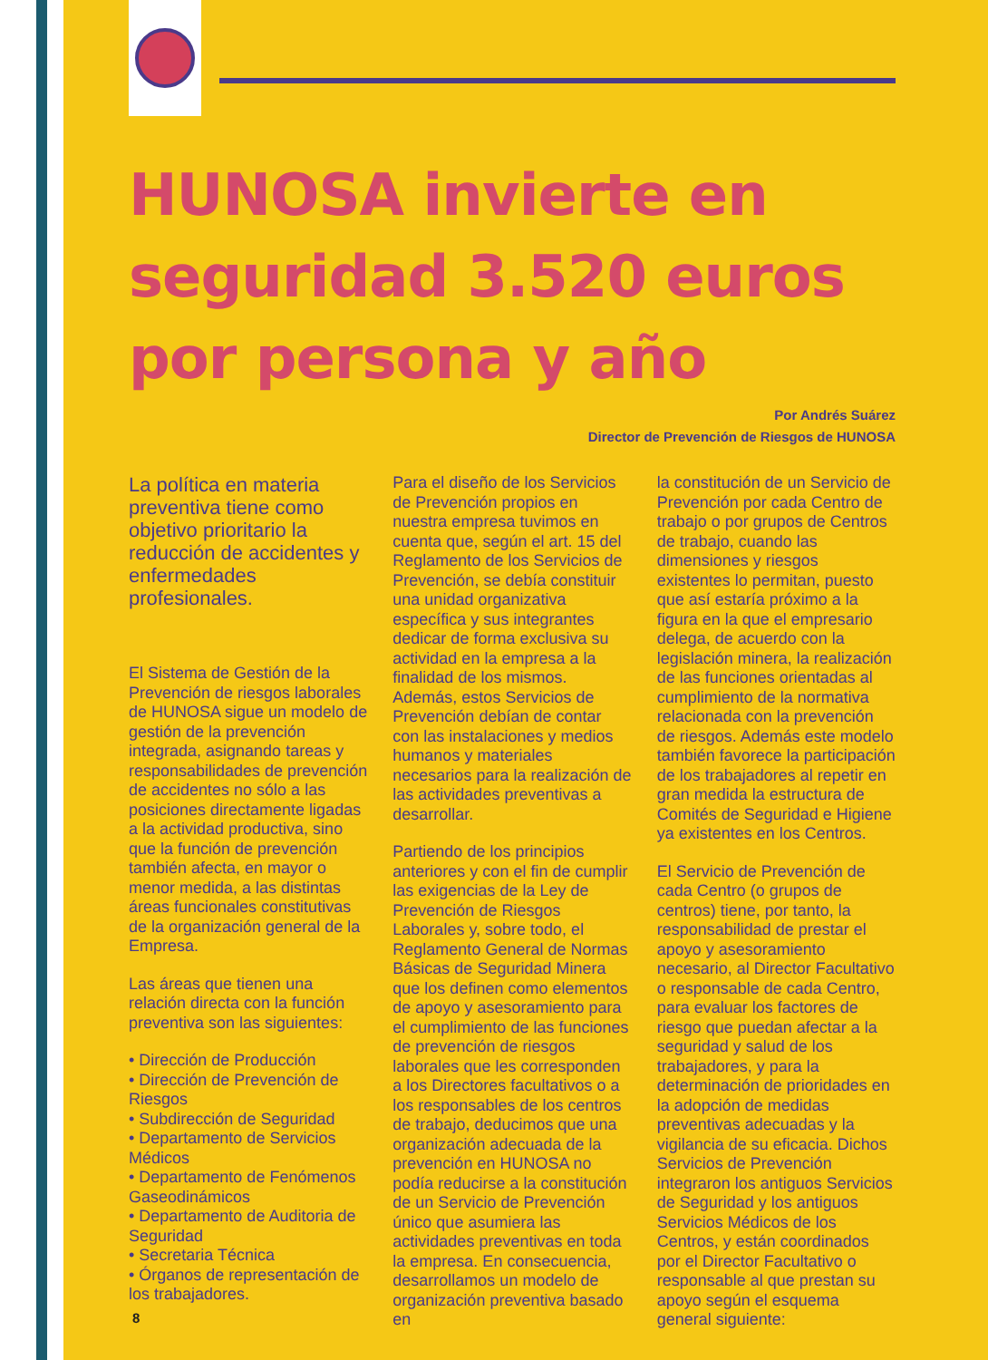HUNOSA invierte en seguridad 3.520 euros por persona y año
Por Andrés Suárez
Director de Prevención de Riesgos de HUNOSA
La política en materia preventiva tiene como objetivo prioritario la reducción de accidentes y enfermedades profesionales.
El Sistema de Gestión de la Prevención de riesgos laborales de HUNOSA sigue un modelo de gestión de la prevención integrada, asignando tareas y responsabilidades de prevención de accidentes no sólo a las posiciones directamente ligadas a la actividad productiva, sino que la función de prevención también afecta, en mayor o menor medida, a las distintas áreas funcionales constitutivas de la organización general de la Empresa.
Las áreas que tienen una relación directa con la función preventiva son las siguientes:
• Dirección de Producción
• Dirección de Prevención de Riesgos
• Subdirección de Seguridad
• Departamento de Servicios Médicos
• Departamento de Fenómenos Gaseodinámicos
• Departamento de Auditoria de Seguridad
• Secretaria Técnica
• Órganos de representación de los trabajadores.
Para el diseño de los Servicios de Prevención propios en nuestra empresa tuvimos en cuenta que, según el art. 15 del Reglamento de los Servicios de Prevención, se debía constituir una unidad organizativa específica y sus integrantes dedicar de forma exclusiva su actividad en la empresa a la finalidad de los mismos. Además, estos Servicios de Prevención debían de contar con las instalaciones y medios humanos y materiales necesarios para la realización de las actividades preventivas a desarrollar.
Partiendo de los principios anteriores y con el fin de cumplir las exigencias de la Ley de Prevención de Riesgos Laborales y, sobre todo, el Reglamento General de Normas Básicas de Seguridad Minera que los definen como elementos de apoyo y asesoramiento para el cumplimiento de las funciones de prevención de riesgos laborales que les corresponden a los Directores facultativos o a los responsables de los centros de trabajo, deducimos que una organización adecuada de la prevención en HUNOSA no podía reducirse a la constitución de un Servicio de Prevención único que asumiera las actividades preventivas en toda la empresa. En consecuencia, desarrollamos un modelo de organización preventiva basado en
la constitución de un Servicio de Prevención por cada Centro de trabajo o por grupos de Centros de trabajo, cuando las dimensiones y riesgos existentes lo permitan, puesto que así estaría próximo a la figura en la que el empresario delega, de acuerdo con la legislación minera, la realización de las funciones orientadas al cumplimiento de la normativa relacionada con la prevención de riesgos. Además este modelo también favorece la participación de los trabajadores al repetir en gran medida la estructura de Comités de Seguridad e Higiene ya existentes en los Centros.
El Servicio de Prevención de cada Centro (o grupos de centros) tiene, por tanto, la responsabilidad de prestar el apoyo y asesoramiento necesario, al Director Facultativo o responsable de cada Centro, para evaluar los factores de riesgo que puedan afectar a la seguridad y salud de los trabajadores, y para la determinación de prioridades en la adopción de medidas preventivas adecuadas y la vigilancia de su eficacia. Dichos Servicios de Prevención integraron los antiguos Servicios de Seguridad y los antiguos Servicios Médicos de los Centros, y están coordinados por el Director Facultativo o responsable al que prestan su apoyo según el esquema general siguiente:
8